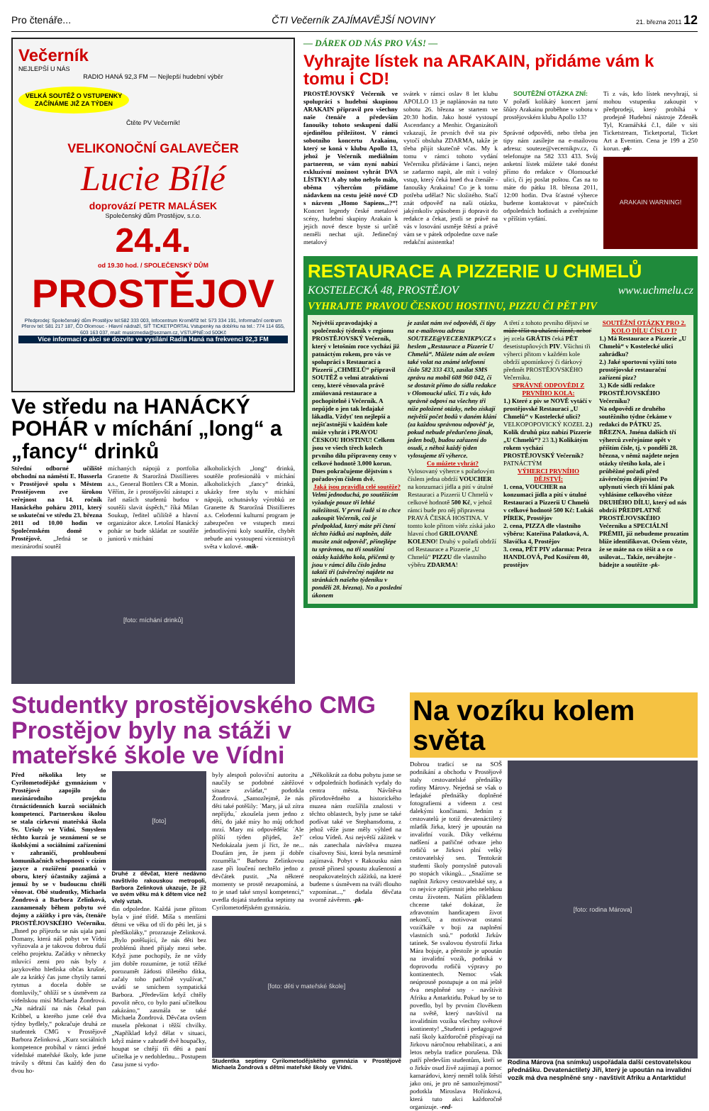Pro čtenáře... ČTI Večerník ZAJÍMAVĚJŠÍ NOVINY 21. března 2011 12
Večerník
NEJLEPŠÍ U NÁS
RADIO HANÁ 92,3 FM — Nejlepší hudební výběr
VELKÁ SOUTĚŽ O VSTUPENKY ZAČÍNÁME JIŽ ZA TÝDEN
Čtěte PV Večerník!
VELIKONOČNÍ GALAVEČER
Lucie Bílé
doprovází PETR MALÁSEK
Společenský dům Prostějov, s.r.o.
24.4.
od 19.30 hod. / SPOLEČENSKÝ DŮM
PROSTĚJOV
Předprodej: Společenský dům Prostějov tel:582 333 003, Infocentrum Kroměříž tel: 573 334 191, Informační centrum Přerov tel: 581 217 187, ČD Olomouc - Hlavní nádraží, SÍŤ TICKETPORTAL Vstupenky na dobírku na tel.: 774 114 655, 603 163 037, mail: musicmedia@seznam.cz, VSTUPNÉ:od 500Kč
Více informací o akci se dozvíte ve vysílání Radia Haná na frekvenci 92,3 FM
Ve středu na HANÁCKÝ POHÁR v míchání „long“ a „fancy“ drinků
Střední odborné učiliště obchodní na náměstí E. Husserla v Prostějově spolu s Městem Prostějovem zve širokou veřejnost na 14. ročník Hanáckého poháru 2011, který se uskuteční ve středu 23. března 2011 od 10.00 hodin ve Společenském domě v Prostějově. „Jedná se o mezinárodní soutěž
míchaných nápojů z portfolia Granette & Staroržná Distillieres a.s., General Bottlers CR a Monin. Věřím, že i prostějovští zástupci z řad našich studentů budou v soutěži slavit úspěch,“ říká Milan Soukup, ředitel učiliště a hlavní organizátor akce. Letošní Hanácký pohár se bude skládat ze soutěže juniorů v míchání
alkoholických „long“ drinků, soutěže profesionálů v míchání alkoholických „fancy“ drinků, ukázky free stylu v míchání nápojů, ochutnávky výrobků ze Granette & Staroržná Distillieres a.s. Celodenní kulturní program je zabezpečen ve vstupech mezi jednotlivými koly soutěže, chybět nebude ani vystoupení vicemistryň světa v kolové. -mik-
[foto: míchání drinků]
— DÁREK OD NÁS PRO VÁS! —
Vyhrajte lístek na ARAKAIN, přidáme vám k tomu i CD!
PROSTĚJOVSKÝ Večerník ve spolupráci s hudební skupinou ARAKAIN připravil pro všechny naše čtenáře a především fanoušky tohoto seskupení další ojedinělou příležitost. V rámci sobotního koncertu Arakainu, který se koná v klubu Apollo 13, jehož je Večerník mediálním partnerem, se vám nyní nabízí exkluzivní možnost vyhrát DVA LÍSTKY! A aby toho nebylo málo, oběma výhercům přidáme nádavkem na cestu ještě nové CD s názvem „Homo Sapiens...?“! Koncert legendy české metalové scény, hudební skupiny Arakain k jejich nové desce byste si určitě neměli nechat ujít. Jedinečný metalový
svátek v rámci oslav 8 let klubu APOLLO 13 je naplánován na tuto sobotu 26. března se startem ve 20:30 hodin. Jako hosté vystoupí Ascendancy a Menhir. Organizátoři vzkazují, že prvních dvě sta piv vytočí obsluha ZDARMA, takže je třeba přijít skutečně včas. My k tomu v rámci tohoto vydání Večerníku přidáváme i šanci, nejen se zadarmo napít, ale mít i volný vstup, který čeká hned dva čtenáře - fanoušky Arakainu! Co je k tomu potřeba udělat? Nic složitého. Stačí znát odpověď na naši otázku, jakýmkoliv způsobem ji dopravit do redakce a čekat, jestli se právě na vás v losování usměje štěstí a právě vám se v pátek odpoledne ozve naše redakční asistentka!
SOUTĚŽNÍ OTÁZKA ZNÍ:
V pořadí kolikátý koncert jarní šňůry Arakainu proběhne v sobotu v prostějovském klubu Apollo 13?
Správné odpovědi, nebo třeba jen tipy nám zasílejte na e-mailovou adresu: souteze@vecernikpv.cz, či telefonujte na 582 333 433. Svůj anketní lístek můžete také donést přímo do redakce v Olomoucké ulici, či jej poslat poštou. Čas na to máte do pátku 18. března 2011, 12:00 hodin. Dva šťastné výherce budeme kontaktovat v pátečních odpoledních hodinách a zveřejníme v příštím vydání.
Ti z vás, kdo lístek nevyhrají, si mohou vstupenku zakoupit v předprodeji, který probíhá v prodejně Hudební nástroje Zdeněk Tyl, Kramářská č.1, dále v síti Ticketstream, Ticketportal, Ticket Art a Eventim. Cena je 199 a 250 korun. -pk-
ARAKAIN WARNING!
RESTAURACE A PIZZERIE U CHMELŮ
KOSTELECKÁ 48, PROSTĚJOV www.uchmelu.cz
VYHRAJTE PRAVOU ČESKOU HOSTINU, PIZZU ČI PĚT PIV
Největší zpravodajský a společenský týdeník v regionu PROSTĚJOVSKÝ Večerník, který v letošním roce vychází již patnáctým rokem, pro vás ve spolupráci s Restaurací a Pizzerií „CHMELŮ“ připravil SOUTĚŽ o velmi atraktivní ceny, které věnovala právě zmiňovaná restaurace a pochopitelně i Večerník. A nepůjde o jen tak ledajaké lákadla. Vždyť ten nejlepší a nejšťastnější v každém kole může vyhrát i PRAVOU ČESKOU HOSTINU! Celkem jsou ve všech třech kolech prvního dílu připraveny ceny v celkové hodnotě 3.000 korun. Dnes pokračujeme dějstvím s pořadovým číslem dvě.
Jaká jsou pravidla celé soutěže?
Velmi jednoduchá, po soutěžícím vyžaduje pouze tři lehké náležitosti. V první řadě si to chce zakoupit Večerník, což je předpoklad, který máte při čtení těchto řádků asi naplněn, dále musíte znát odpověď, přinejlépe tu správnou, na tři soutěžní otázky každého kola, přičemž ty jsou v rámci dílu číslo jedna taktéž tři (závěrečný najdete na stránkách našeho týdeníku v pondělí 28. března). No a poslední úkonem
je zaslat nám své odpovědi, či tipy na e-mailovou adresu SOUTEZE@VECERNIKPV.CZ s heslem „Restaurace a Pizzerie U Chmelů“. Můžete nám ale ovšem také volat na známé telefonní číslo 582 333 433, zasílat SMS zprávu na mobil 608 960 042, či se dostavit přímo do sídla redakce v Olomoucké ulici. Ti z vás, kdo správně odpoví na všechny tři níže položené otázky, nebo získají největší počet bodů v daném klání (za každou správnou odpověď je, pokud nebude předurčeno jinak, jeden bod), budou zařazeni do osudí, z něhož každý týden vylosujeme tři výherce.
Co můžete vyhrát?
Vylosovaný výherce s pořadovým číslem jedna obdrží VOUCHER na konzumaci jídla a pití v útulné Restauraci a Pizzerii U Chmelů v celkové hodnotě 500 Kč, v jehož rámci bude pro něj připravena PRAVÁ ČESKÁ HOSTINA. V tomto kole přitom vítěz získá jako hlavní chod GRILOVANÉ KOLENO! Druhý v pořadí obdrží od Restaurace a Pizzerie „U Chmelů“ PIZZU dle vlastního výběru ZDARMA!
A třetí z tohoto prvního dějství se může těšit na uhašení žízně, neboť jej zcela GRÁTIS čeká PĚT desetistupňových PIV. Všichni tři výherci přitom v každém kole obdrží upomínkový či dárkový předmět PROSTĚJOVSKÉHO Večerníku.
SPRÁVNÉ ODPOVĚDI Z PRVNÍHO KOLA:
1.) Které z piv se NOVĚ vytáčí v prostějovské Restauraci „U Chmelů“ v Kostelecké ulici? VELKOPOPOVICKÝ KOZEL 2.) Kolik druhů pizz nabízí Pizzerie „U Chmelů“? 23 3.) Kolikátým rokem vychází PROSTĚJOVSKÝ Večerník? PATNÁCTÝM
VÝHERCI PRVNÍHO DĚJSTVÍ:
1. cena, VOUCHER na konzumaci jídla a pití v útulné Restauraci a Pizzerii U Chmelů v celkové hodnotě 500 Kč: Lukáš PÍREK, Prostějov
2. cena, PIZZA dle vlastního výběru: Kateřina Palatková, A. Slavíčka 4, Prostějov
3. cena, PĚT PIV zdarma: Petra HANDLOVÁ, Pod Kosířem 40, prostějov
SOUTĚŽNÍ OTÁZKY PRO 2. KOLO DÍLU ČÍSLO I?
1.) Má Restaurace a Pizzerie „U Chmelů“ v Kostelecké ulici zahrádku?
2.) Jaké sportovní vyžití toto prostějovské restaurační zařízení pizz?
3.) Kde sídlí redakce PROSTĚJOVSKÉHO Večerníku?
Na odpovědi ze druhého soutěžního týdne čekáme v redakci do PÁTKU 25. BŘEZNA. Jména dalších tří výherců zveřejníme opět v příštím čísle, tj. v pondělí 28. března, v němž najdete nejen otázky třetího kola, ale i průběžné pořadí před závěrečným dějstvím! Po uplynutí všech tří klání pak vyhlásíme celkového vítěze DRUHÉHO DÍLU, který od nás obdrží PŘEDPLATNÉ PROSTĚJOVSKÉHO Večerníku a SPECIÁLNÍ PRÉMII, jíž nebudeme prozatím blíže identifikovat. Ovšem vězte, že se máte na co těšit a o co usilovat... Takže, neváhejte - bádejte a soutěžte -pk-
Studentky prostějovského CMG Prostějov byly na stáži v mateřské škole ve Vídni
Před několika lety se Cyrilometodějské gymnázium v Prostějově zapojilo do mezinárodního projektu čtrnáctidenních kurzů sociálních kompetencí. Partnerskou školou se stala církevní mateřská škola Sv. Uršuly ve Vídni. Smyslem těchto kurzů je seznámení se se školskými a sociálními zařízeními v zahraničí, prohloubení komunikačních schopností v cizím jazyce a rozšíření poznatků v oboru, který účastníky zajímá a jemuž by se v budoucnu chtěli věnovat. Obě studentky, Michaela Žondrová a Barbora Zelinková, zaznamenaly během pobytu své dojmy a zážitky i pro vás, čtenáře PROSTĚJOVSKÉHO Večerníku. „Ihned po příjezdu se nás ujala paní Domany, která náš pobyt ve Vídni vyřizovala a je takovou dobrou duší celého projektu. Začátky v německy mluvící zemi pro nás byly z jazykového hlediska občas krušné, ale za krátký čas jsme chytily tamní rytmus a docela dobře se domluvily,“ ohlíží se s úsměvem za vídeňskou misí Michaela Žondrová. „Na nádraží na nás čekal pan Kribbel, u kterého jsme celé dva týdny bydlely,“ pokračuje druhá ze studentek CMG v Prostějově Barbora Zelinková. „Kurz sociálních kompetence probíhal v rámci jedné vídeňské mateřské školy, kde jsme trávily s dětmi čas každý den do dvou ho-
[foto]
Druhé z děvčat, které nedávno navštívilo rakouskou metropoli, Barbora Zelinková ukazuje, že již ve svém věku má k dětem více než vřelý vztah.
din odpoledne. Každá jsme přitom byla v jiné třídě. Míša s menšími dětmi ve věku od tří do pěti let, já s předškoláky,“ prozrazuje Zelinková. „Bylo potěšující, že nás děti bez problémů ihned přijaly mezi sebe. Když jsme pochopily, že ne vždy jim dobře rozumíme, je totiž těžké porozumět žádosti tříletého dítka, začaly toho patřičně využívat,“ uvádí se smíchem sympatická Barbora. „Především když chtěly povolit něco, co bylo paní učitelkou zakázáno,“ zasmála se také Michaela Žondrová. Děvčata ovšem musela překonat i těžší chvilky. „Například když dělat v situaci, když máme v zahradě dvě houpačky, houpat se chtějí tři děti a paní učitelka je v nedohlednu... Postupem času jsme si vydo-
byly alespoň poloviční autoritu a naučily se podobné zátěžové situace zvládat,“ podotkla Žondrová. „Samozřejmě, že nás děti také potěšily: ´Mary, já už zítra nepřijdu,´ zkoušela jsem jedno z dětí, do jaké míry ho můj odchod mrzí. Mary mi odpověděla: ´Ale příští týden přijdeš, že?´ Nedokázala jsem jí říct, že ne... Doufám jen, že jsem jí dobře rozuměla.“ Barboru Zelinkovou zase při loučení nechtělo jedno z děvčátek pustit. „Na některé momenty se prostě nezapomíná, a to je snad také smysl kompetencí,“ uvedla dojatá studentka septimy na Cyrilometodějském gymnáziu.
„Několikrát za dobu pobytu jsme se v odpoledních hodinách vydaly do centra města. Návštěva přírodovědného a historického muzea nám rozšířila znalosti v těchto oblastech, byly jsme se také podívat také ve Stephansdomu, z jehož věže jsme měly výhled na celou Vídeň. Asi největší zážitek v nás zanechala návštěva muzea císařovny Sisi, která byla nesmírně zajímavá. Pobyt v Rakousku nám prostě přinesl spoustu zkušeností a neopakovatelných zážitků, na které budeme s úsměvem na tváři dlouho vzpomínat...,“ dodala děvčata svorně závěrem. -pk-
[foto: děti v mateřské škole]
Studentka septimy Cyrilometodějského gymnázia v Prostějově Michaela Žondrová s dětmi mateřské školy ve Vídni.
Na vozíku kolem světa
Dobrou tradicí se na SOŠ podnikání a obchodu v Prostějově staly cestovatelské přednášky rodiny Márovy. Nejedná se však o ledajaké přednášky doplněné fotografiemi a videem z cest dalekými končinami. Jedním z cestovatelů je totiž devatenáctiletý mladík Jirka, který je upoután na invalidní vozík. Díky velkému nadšení a patřičné odvaze jeho rodičů se Jirkovi plní velký cestovatelský sen. Tentokrát studenti školy pomyslně putovali po stopách vikingů... „Snažíme se naplnit Jirkovy cestovatelské sny, a co nejvíce zpříjemnit jeho nelehkou cestu životem. Naším příkladem chceme také dokázat, že zdravotním handicapem život nekončí, a motivovat ostatní vozíčkáře v boji za naplnění vlastních snů.“ podotkl Jirkův tatínek. Se svalovou dystrofií Jirka Mára bojuje, a přestože je upoután na invalidní vozík, podniká v doprovodu rodičů výpravy po kontinentech. Nemoc však neúprosně postupuje a on má ještě dva nesplněné sny - navštívit Afriku a Antarktidu. Pokud by se to povedlo, byl by prvním člověkem na světě, který navštívil na invalidním vozíku všechny světové kontinenty! „Studenti i pedagogové naší školy každoročně přispívají na Jirkovu náročnou rehabilitaci, a ani letos nebyla tradice porušena. Dík patří především studentům, kteří se o Jirkův osud živě zajímají a pomoc kamarádovi, který neměl tolik štěstí jako oni, je pro ně samozřejmostí“ podotkla Miroslava Hořínková, která tuto akci každoročně organizuje. -red-
[foto: rodina Márova]
Rodina Márova (na snímku) uspořádala další cestovatelskou přednášku. Devatenáctiletý Jiří, který je upoután na invalidní vozík má dva nesplněné sny - navštívit Afriku a Antarktidu!